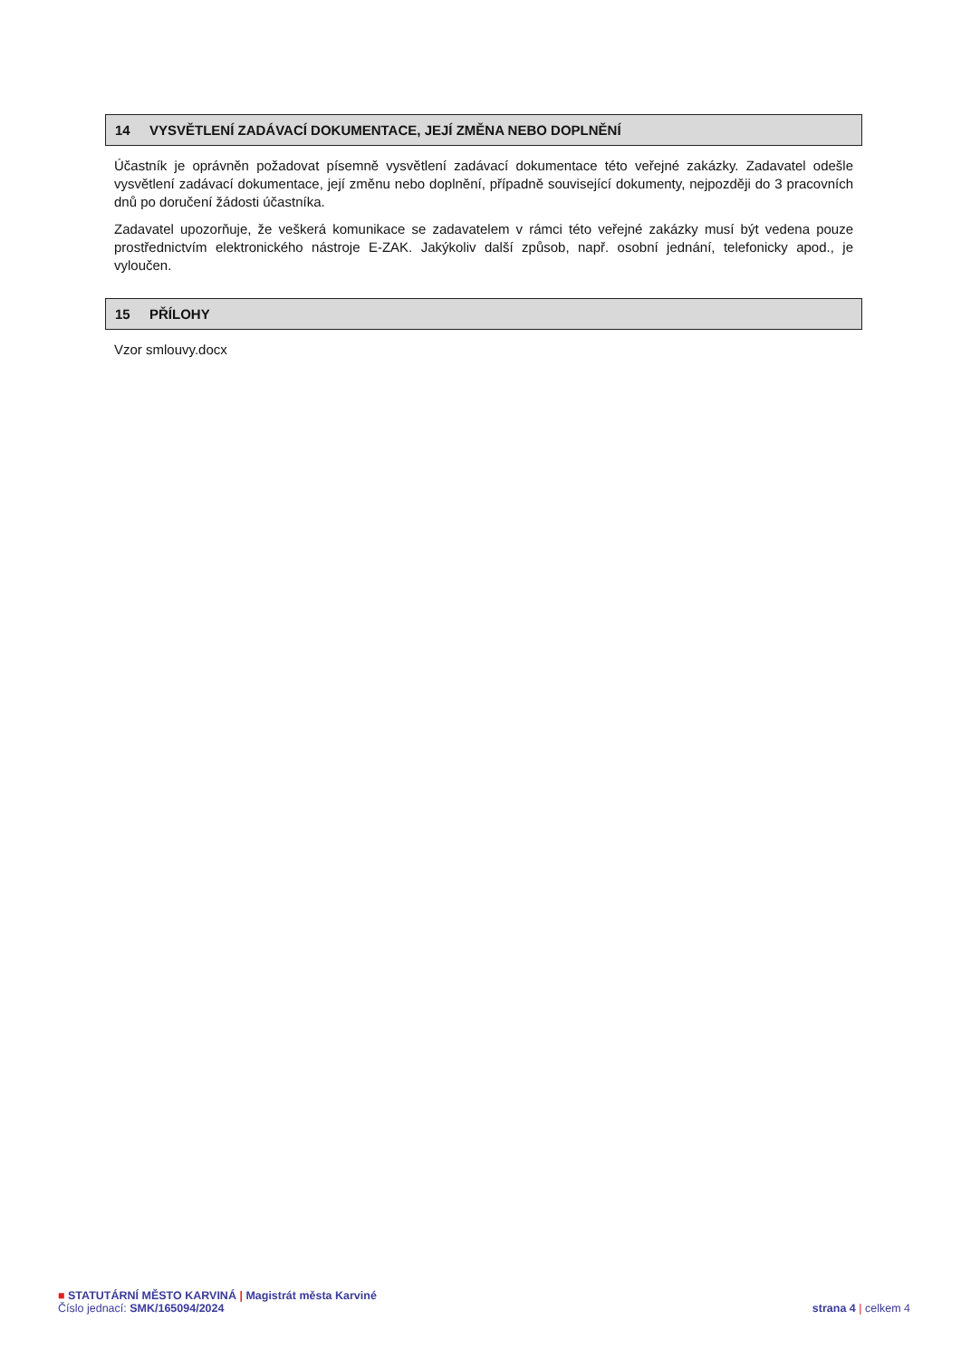14 VYSVĚTLENÍ ZADÁVACÍ DOKUMENTACE, JEJÍ ZMĚNA NEBO DOPLNĚNÍ
Účastník je oprávněn požadovat písemně vysvětlení zadávací dokumentace této veřejné zakázky. Zadavatel odešle vysvětlení zadávací dokumentace, její změnu nebo doplnění, případně související dokumenty, nejpozději do 3 pracovních dnů po doručení žádosti účastníka.
Zadavatel upozorňuje, že veškerá komunikace se zadavatelem v rámci této veřejné zakázky musí být vedena pouze prostřednictvím elektronického nástroje E-ZAK. Jakýkoliv další způsob, např. osobní jednání, telefonicky apod., je vyloučen.
15 PŘÍLOHY
Vzor smlouvy.docx
■ STATUTÁRNÍ MĚSTO KARVINÁ | Magistrát města Karviné
Číslo jednací: SMK/165094/2024
strana 4 | celkem 4